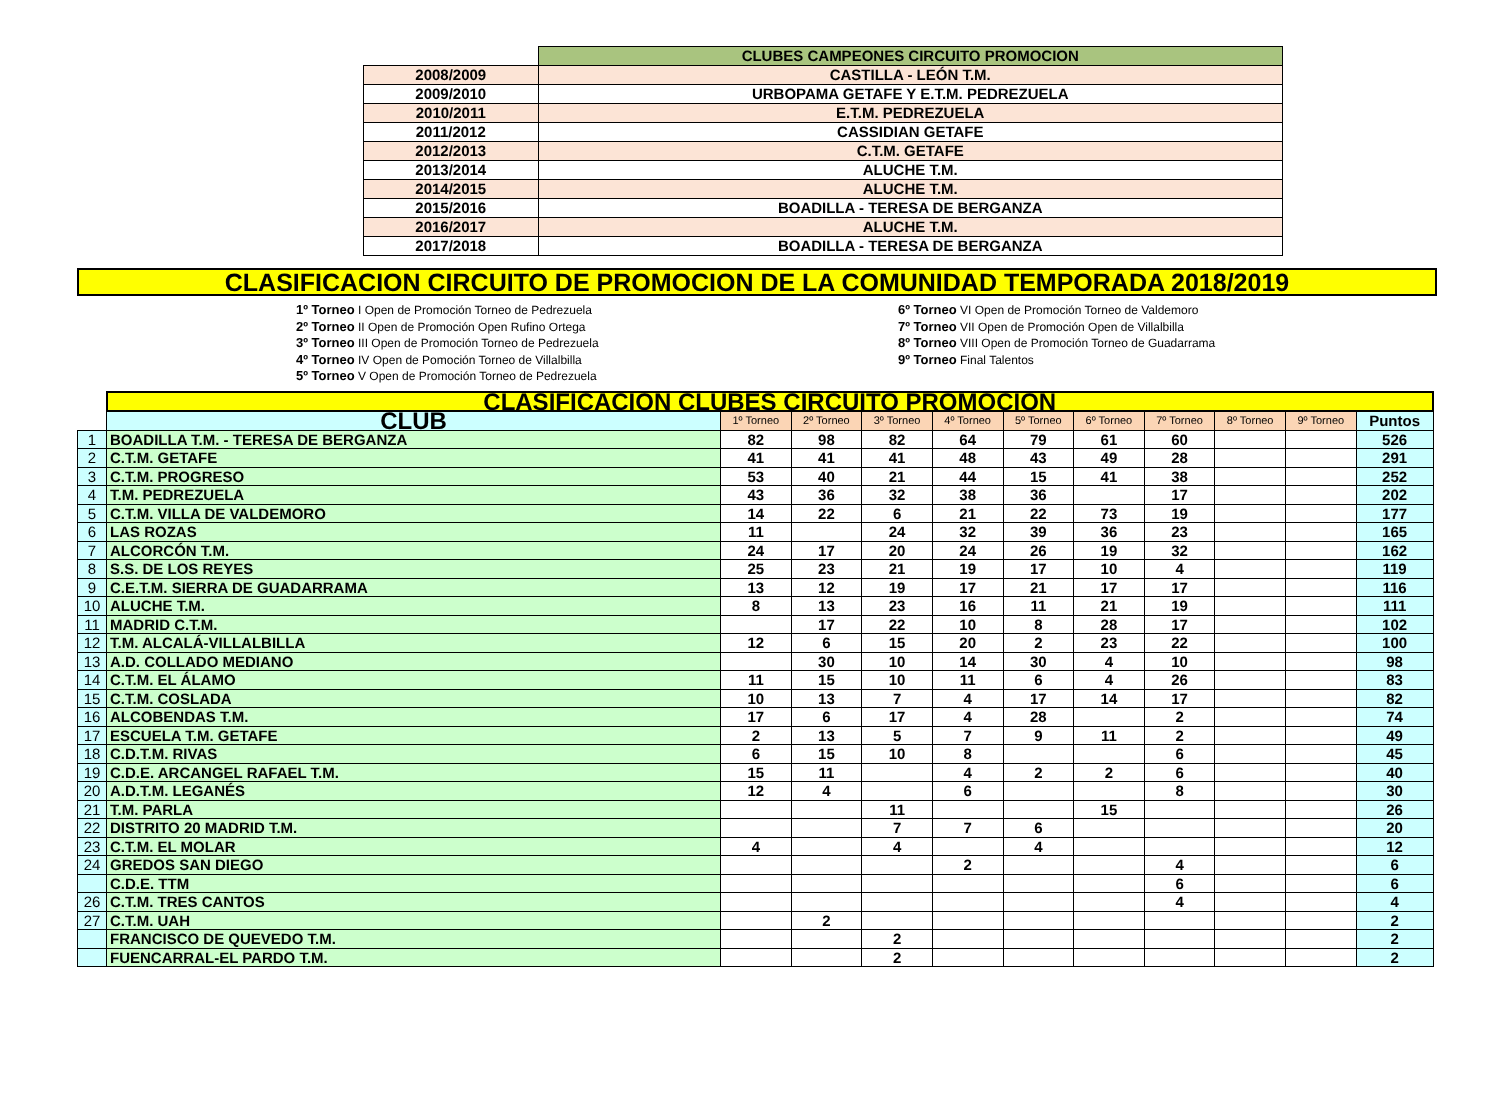| | CLUBES CAMPEONES CIRCUITO PROMOCION |
| 2008/2009 | CASTILLA - LEÓN T.M. |
| 2009/2010 | URBOPAMA GETAFE Y E.T.M. PEDREZUELA |
| 2010/2011 | E.T.M. PEDREZUELA |
| 2011/2012 | CASSIDIAN GETAFE |
| 2012/2013 | C.T.M. GETAFE |
| 2013/2014 | ALUCHE T.M. |
| 2014/2015 | ALUCHE T.M. |
| 2015/2016 | BOADILLA - TERESA DE BERGANZA |
| 2016/2017 | ALUCHE T.M. |
| 2017/2018 | BOADILLA - TERESA DE BERGANZA |
CLASIFICACION CIRCUITO DE PROMOCION DE LA COMUNIDAD TEMPORADA 2018/2019
1º Torneo I Open de Promoción Torneo de Pedrezuela
2º Torneo II Open de Promoción Open Rufino Ortega
3º Torneo III Open de Promoción Torneo de Pedrezuela
4º Torneo IV Open de Pomoción Torneo de Villalbilla
5º Torneo V Open de Promoción Torneo de Pedrezuela
6º Torneo VI Open de Promoción Torneo de Valdemoro
7º Torneo VII Open de Promoción Open de Villalbilla
8º Torneo VIII Open de Promoción Torneo de Guadarrama
9º Torneo Final Talentos
| | CLASIFICACION CLUBES CIRCUITO PROMOCION | | | | | | | | | | |
| | CLUB | 1º Torneo | 2º Torneo | 3º Torneo | 4º Torneo | 5º Torneo | 6º Torneo | 7º Torneo | 8º Torneo | 9º Torneo | Puntos |
| 1 | BOADILLA T.M. - TERESA DE BERGANZA | 82 | 98 | 82 | 64 | 79 | 61 | 60 | | | 526 |
| 2 | C.T.M. GETAFE | 41 | 41 | 41 | 48 | 43 | 49 | 28 | | | 291 |
| 3 | C.T.M. PROGRESO | 53 | 40 | 21 | 44 | 15 | 41 | 38 | | | 252 |
| 4 | T.M. PEDREZUELA | 43 | 36 | 32 | 38 | 36 | | 17 | | | 202 |
| 5 | C.T.M. VILLA DE VALDEMORO | 14 | 22 | 6 | 21 | 22 | 73 | 19 | | | 177 |
| 6 | LAS ROZAS | 11 | | 24 | 32 | 39 | 36 | 23 | | | 165 |
| 7 | ALCORCÓN T.M. | 24 | 17 | 20 | 24 | 26 | 19 | 32 | | | 162 |
| 8 | S.S. DE LOS REYES | 25 | 23 | 21 | 19 | 17 | 10 | 4 | | | 119 |
| 9 | C.E.T.M. SIERRA DE GUADARRAMA | 13 | 12 | 19 | 17 | 21 | 17 | 17 | | | 116 |
| 10 | ALUCHE T.M. | 8 | 13 | 23 | 16 | 11 | 21 | 19 | | | 111 |
| 11 | MADRID C.T.M. | | 17 | 22 | 10 | 8 | 28 | 17 | | | 102 |
| 12 | T.M. ALCALÁ-VILLALBILLA | 12 | 6 | 15 | 20 | 2 | 23 | 22 | | | 100 |
| 13 | A.D. COLLADO MEDIANO | | 30 | 10 | 14 | 30 | 4 | 10 | | | 98 |
| 14 | C.T.M. EL ÁLAMO | 11 | 15 | 10 | 11 | 6 | 4 | 26 | | | 83 |
| 15 | C.T.M. COSLADA | 10 | 13 | 7 | 4 | 17 | 14 | 17 | | | 82 |
| 16 | ALCOBENDAS T.M. | 17 | 6 | 17 | 4 | 28 | | 2 | | | 74 |
| 17 | ESCUELA T.M. GETAFE | 2 | 13 | 5 | 7 | 9 | 11 | 2 | | | 49 |
| 18 | C.D.T.M. RIVAS | 6 | 15 | 10 | 8 | | | 6 | | | 45 |
| 19 | C.D.E. ARCANGEL RAFAEL T.M. | 15 | 11 | | 4 | 2 | 2 | 6 | | | 40 |
| 20 | A.D.T.M. LEGANÉS | 12 | 4 | | 6 | | | 8 | | | 30 |
| 21 | T.M. PARLA | | | 11 | | | 15 | | | | 26 |
| 22 | DISTRITO 20 MADRID T.M. | | | 7 | 7 | 6 | | | | | 20 |
| 23 | C.T.M. EL MOLAR | 4 | | 4 | | 4 | | | | | 12 |
| 24 | GREDOS SAN DIEGO | | | | 2 | | | 4 | | | 6 |
| | C.D.E. TTM | | | | | | | 6 | | | 6 |
| 26 | C.T.M. TRES CANTOS | | | | | | | 4 | | | 4 |
| 27 | C.T.M. UAH | | 2 | | | | | | | | 2 |
| | FRANCISCO DE QUEVEDO T.M. | | | 2 | | | | | | | 2 |
| | FUENCARRAL-EL PARDO T.M. | | | 2 | | | | | | | 2 |